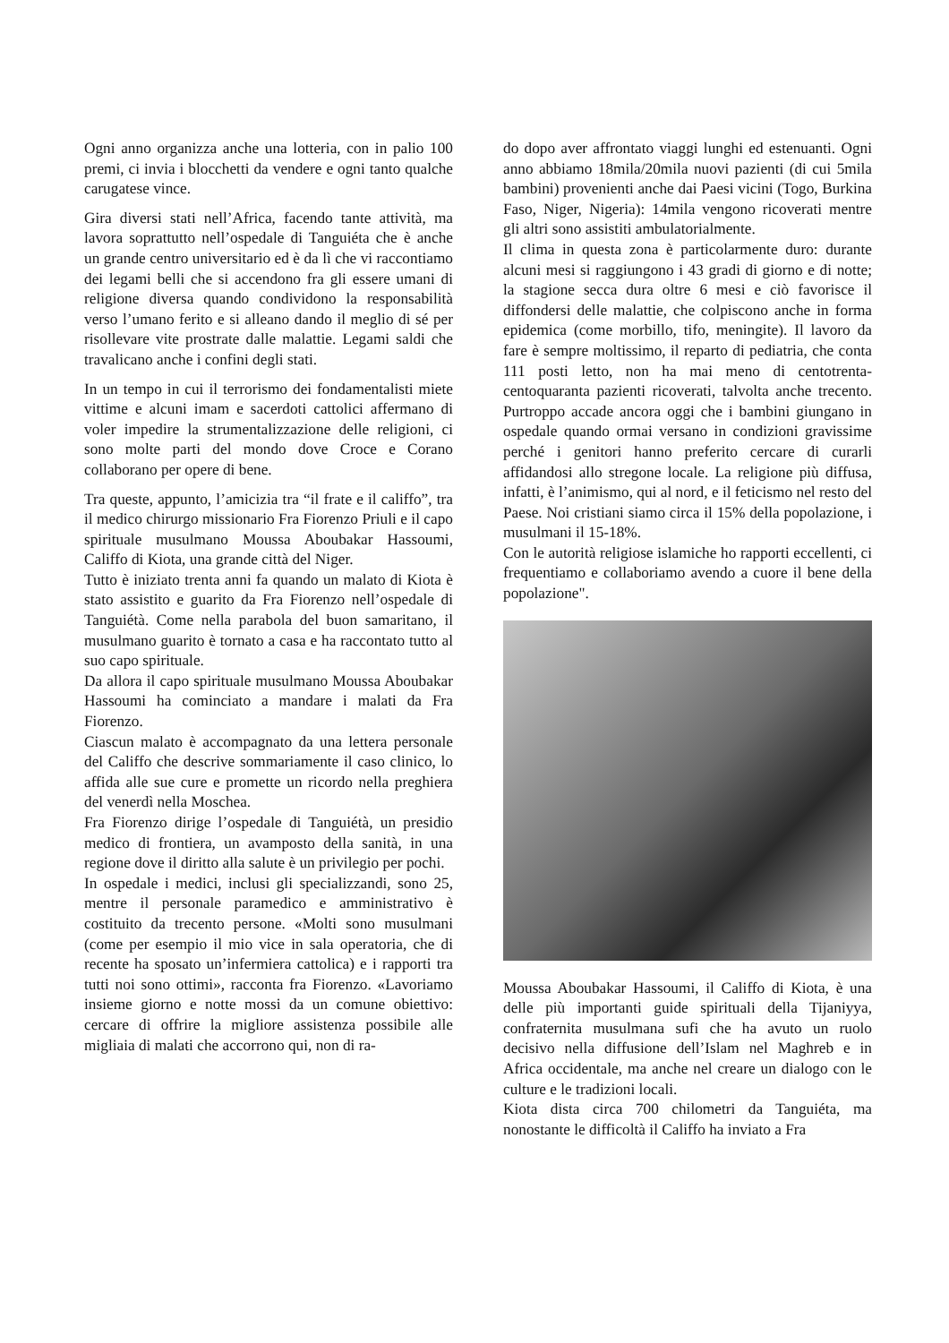Ogni anno organizza anche una lotteria, con in palio 100 premi, ci invia i blocchetti da vendere e ogni tanto qualche carugatese vince.
Gira diversi stati nell’Africa, facendo tante attività, ma lavora soprattutto nell’ospedale di Tanguiéta che è anche un grande centro universitario ed è da lì che vi raccontiamo dei legami belli che si accendono fra gli essere umani di religione diversa quando condividono la responsabilità verso l’umano ferito e si alleano dando il meglio di sé per risollevare vite prostrate dalle malattie. Legami saldi che travalicano anche i confini degli stati.
In un tempo in cui il terrorismo dei fondamentalisti miete vittime e alcuni imam e sacerdoti cattolici affermano di voler impedire la strumentalizzazione delle religioni, ci sono molte parti del mondo dove Croce e Corano collaborano per opere di bene.
Tra queste, appunto, l’amicizia tra “il frate e il califfo”, tra il medico chirurgo missionario Fra Fiorenzo Priuli e il capo spirituale musulmano Moussa Aboubakar Hassoumi, Califfo di Kiota, una grande città del Niger.
Tutto è iniziato trenta anni fa quando un malato di Kiota è stato assistito e guarito da Fra Fiorenzo nell’ospedale di Tanguiétà. Come nella parabola del buon samaritano, il musulmano guarito è tornato a casa e ha raccontato tutto al suo capo spirituale.
Da allora il capo spirituale musulmano Moussa Aboubakar Hassoumi ha cominciato a mandare i malati da Fra Fiorenzo.
Ciascun malato è accompagnato da una lettera personale del Califfo che descrive sommariamente il caso clinico, lo affida alle sue cure e promette un ricordo nella preghiera del venerdì nella Moschea.
Fra Fiorenzo dirige l’ospedale di Tanguiétà, un presidio medico di frontiera, un avamposto della sanità, in una regione dove il diritto alla salute è un privilegio per pochi.
In ospedale i medici, inclusi gli specializzandi, sono 25, mentre il personale paramedico e amministrativo è costituito da trecento persone. «Molti sono musulmani (come per esempio il mio vice in sala operatoria, che di recente ha sposato un’infermiera cattolica) e i rapporti tra tutti noi sono ottimi», racconta fra Fiorenzo. «Lavoriamo insieme giorno e notte mossi da un comune obiettivo: cercare di offrire la migliore assistenza possibile alle migliaia di malati che accorrono qui, non di ra-
do dopo aver affrontato viaggi lunghi ed estenuanti. Ogni anno abbiamo 18mila/20mila nuovi pazienti (di cui 5mila bambini) provenienti anche dai Paesi vicini (Togo, Burkina Faso, Niger, Nigeria): 14mila vengono ricoverati mentre gli altri sono assistiti ambulatorialmente.
Il clima in questa zona è particolarmente duro: durante alcuni mesi si raggiungono i 43 gradi di giorno e di notte; la stagione secca dura oltre 6 mesi e ciò favorisce il diffondersi delle malattie, che colpiscono anche in forma epidemica (come morbillo, tifo, meningite). Il lavoro da fare è sempre moltissimo, il reparto di pediatria, che conta 111 posti letto, non ha mai meno di centotrenta-centoquaranta pazienti ricoverati, talvolta anche trecento. Purtroppo accade ancora oggi che i bambini giungano in ospedale quando ormai versano in condizioni gravissime perché i genitori hanno preferito cercare di curarli affidandosi allo stregone locale. La religione più diffusa, infatti, è l’animismo, qui al nord, e il feticismo nel resto del Paese. Noi cristiani siamo circa il 15% della popolazione, i musulmani il 15-18%.
Con le autorità religiose islamiche ho rapporti eccellenti, ci frequentiamo e collaboriamo avendo a cuore il bene della popolazione".
Moussa Aboubakar Hassoumi, il Califfo di Kiota, è una delle più importanti guide spirituali della Tijaniyya, confraternita musulmana sufi che ha avuto un ruolo decisivo nella diffusione dell’Islam nel Maghreb e in Africa occidentale, ma anche nel creare un dialogo con le culture e le tradizioni locali.
Kiota dista circa 700 chilometri da Tanguiéta, ma nonostante le difficoltà il Califfo ha inviato a Fra